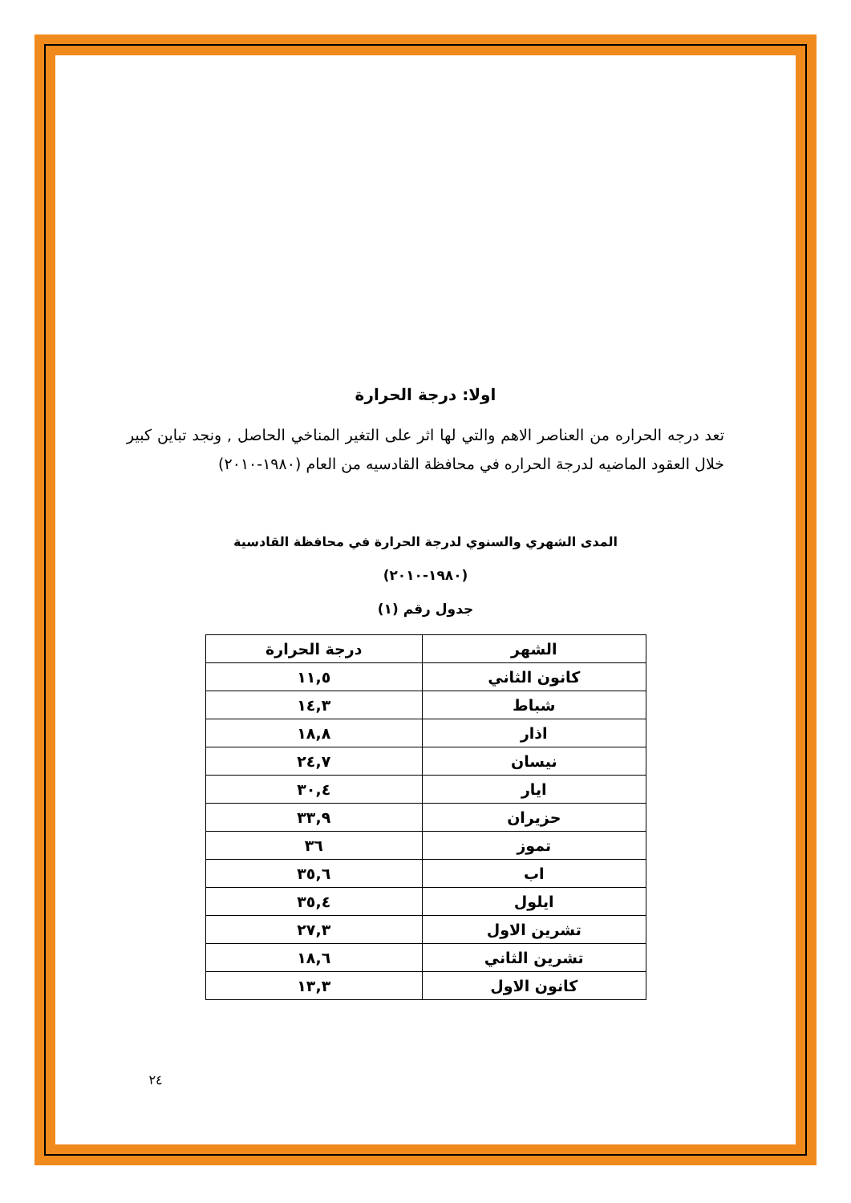اولا: درجة الحرارة
تعد درجه الحراره من العناصر الاهم والتي لها اثر على التغير المناخي الحاصل , ونجد تباين كبير خلال العقود الماضيه لدرجة الحراره في محافظة القادسيه من العام (١٩٨٠-٢٠١٠)
المدى الشهري والسنوي لدرجة الحرارة في محافظة القادسية
(١٩٨٠-٢٠١٠)
جدول رقم (١)
| الشهر | درجة الحرارة |
| --- | --- |
| كانون الثاني | ١١,٥ |
| شباط | ١٤,٣ |
| اذار | ١٨,٨ |
| نيسان | ٢٤,٧ |
| ايار | ٣٠,٤ |
| حزيران | ٣٣,٩ |
| تموز | ٣٦ |
| اب | ٣٥,٦ |
| ايلول | ٣٥,٤ |
| تشرين الاول | ٢٧,٣ |
| تشرين الثاني | ١٨,٦ |
| كانون الاول | ١٣,٣ |
٢٤